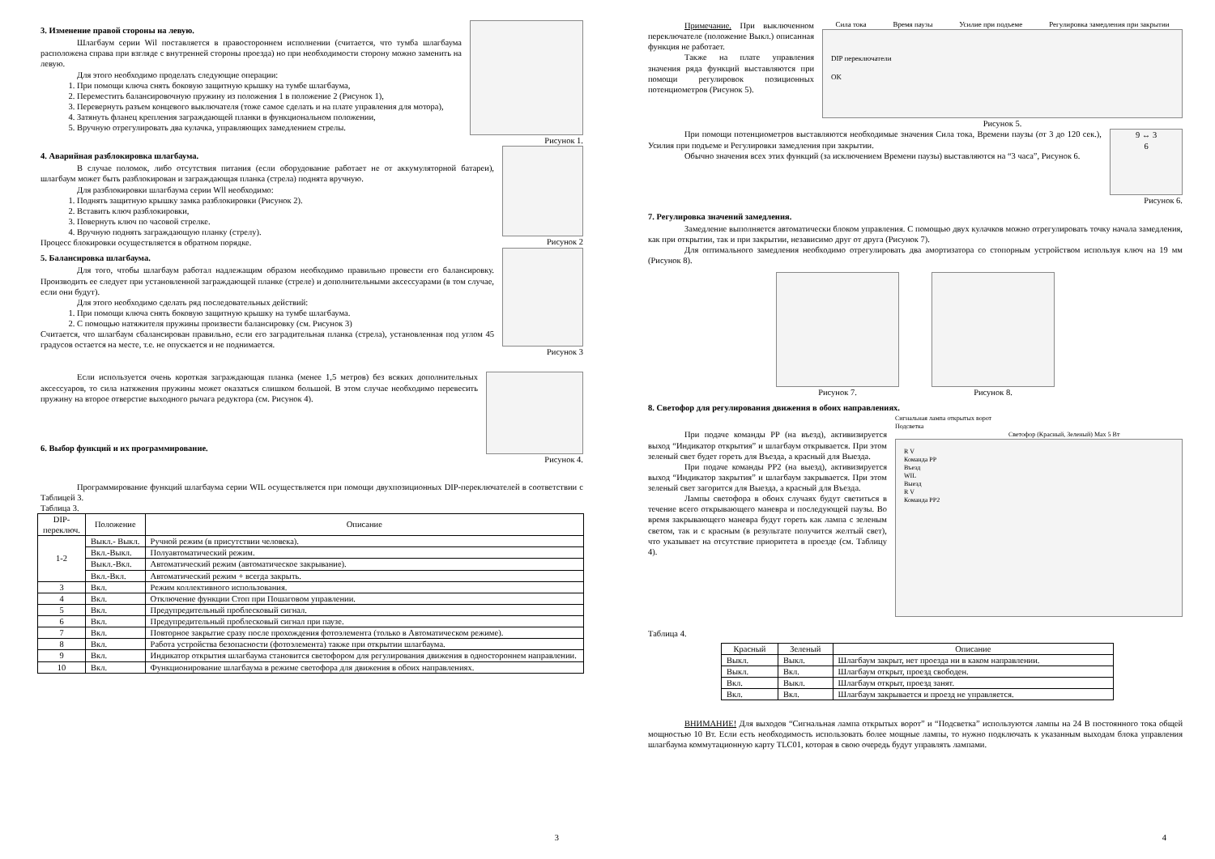3. Изменение правой стороны на левую.
Шлагбаум серии Wil поставляется в правостороннем исполнении (считается, что тумба шлагбаума расположена справа при взгляде с внутренней стороны проезда) но при необходимости сторону можно заменить на левую.
Для этого необходимо проделать следующие операции:
1. При помощи ключа снять боковую защитную крышку на тумбе шлагбаума,
2. Переместить балансировочную пружину из положения 1 в положение 2 (Рисунок 1),
3. Перевернуть разъем концевого выключателя (тоже самое сделать и на плате управления для мотора),
4. Затянуть фланец крепления заграждающей планки в функциональном положении,
5. Вручную отрегулировать два кулачка, управляющих замедлением стрелы.
Рисунок 1.
4. Аварийная разблокировка шлагбаума.
В случае поломок, либо отсутствия питания (если оборудование работает не от аккумуляторной батареи), шлагбаум может быть разблокирован и заграждающая планка (стрела) поднята вручную.
Для разблокировки шлагбаума серии Wll необходимо:
1. Поднять защитную крышку замка разблокировки (Рисунок 2).
2. Вставить ключ разблокировки,
3. Повернуть ключ по часовой стрелке.
4. Вручную поднять заграждающую планку (стрелу).
Процесс блокировки осуществляется в обратном порядке.
Рисунок 2
5. Балансировка шлагбаума.
Для того, чтобы шлагбаум работал надлежащим образом необходимо правильно провести его балансировку. Производить ее следует при установленной заграждающей планке (стреле) и дополнительными аксессуарами (в том случае, если они будут).
Для этого необходимо сделать ряд последовательных действий:
1. При помощи ключа снять боковую защитную крышку на тумбе шлагбаума.
2. С помощью натяжителя пружины произвести балансировку (см. Рисунок 3)
Считается, что шлагбаум сбалансирован правильно, если его заградительная планка (стрела), установленная под углом 45 градусов остается на месте, т.е. не опускается и не поднимается.
Рисунок 3
Если используется очень короткая заграждающая планка (менее 1,5 метров) без всяких дополнительных аксессуаров, то сила натяжения пружины может оказаться слишком большой. В этом случае необходимо перевесить пружину на второе отверстие выходного рычага редуктора (см. Рисунок 4).
6. Выбор функций и их программирование.
Рисунок 4.
Программирование функций шлагбаума серии WIL осуществляется при помощи двухпозиционных DIP-переключателей в соответствии с Таблицей 3.
Таблица 3.
| DIP- переключ. | Положение | Описание |
| --- | --- | --- |
| 1-2 | Выкл.- Выкл. | Ручной режим (в присутствии человека). |
| | Вкл.-Выкл. | Полуавтоматический режим. |
| | Выкл.-Вкл. | Автоматический режим (автоматическое закрывание). |
| | Вкл.-Вкл. | Автоматический режим + всегда закрыть. |
| 3 | Вкл. | Режим коллективного использования. |
| 4 | Вкл. | Отключение функции Стоп при Пошаговом управлении. |
| 5 | Вкл. | Предупредительный проблесковый сигнал. |
| 6 | Вкл. | Предупредительный проблесковый сигнал при паузе. |
| 7 | Вкл. | Повторное закрытие сразу после прохождения фотоэлемента (только в Автоматическом режиме). |
| 8 | Вкл. | Работа устройства безопасности (фотоэлемента) также при открытии шлагбаума. |
| 9 | Вкл. | Индикатор открытия шлагбаума становится светофором для регулирования движения в одностороннем направлении. |
| 10 | Вкл. | Функционирование шлагбаума в режиме светофора для движения в обоих направлениях. |
3
Примечание. При выключенном переключателе (положение Выкл.) описанная функция не работает.
Также на плате управления значения ряда функций выставляются при помощи регулировок позиционных потенциометров (Рисунок 5).
Сила тока Время паузы Усилие при подъеме Регулировка замедления при закрытии
DIP переключатели
OK
Рисунок 5.
При помощи потенциометров выставляются необходимые значения Сила тока, Времени паузы (от 3 до 120 сек.), Усилия при подъеме и Регулировки замедления при закрытии.
Обычно значения всех этих функций (за исключением Времени паузы) выставляются на “3 часа”, Рисунок 6.
9 ↔ 3
6
Рисунок 6.
7. Регулировка значений замедления.
Замедление выполняется автоматически блоком управления. С помощью двух кулачков можно отрегулировать точку начала замедления, как при открытии, так и при закрытии, независимо друг от друга (Рисунок 7).
Для оптимального замедления необходимо отрегулировать два амортизатора со стопорным устройством используя ключ на 19 мм (Рисунок 8).
Рисунок 7. Рисунок 8.
8. Светофор для регулирования движения в обоих направлениях.
При подаче команды РР (на въезд), активизируется выход “Индикатор открытия” и шлагбаум открывается. При этом зеленый свет будет гореть для Въезда, а красный для Выезда.
При подаче команды РР2 (на выезд), активизируется выход “Индикатор закрытия” и шлагбаум закрывается. При этом зеленый свет загорится для Выезда, а красный для Въезда.
Лампы светофора в обоих случаях будут светиться в течение всего открывающего маневра и последующей паузы. Во время закрывающего маневра будут гореть как лампа с зеленым светом, так и с красным (в результате получится желтый свет), что указывает на отсутствие приоритета в проезде (см. Таблицу 4).
Сигнальная лампа открытых ворот
Подсветка
Светофор (Красный, Зеленый) Max 5 Вт
R V
Команда РР
Въезд
WIL
Выезд
R V
Команда РР2
Таблица 4.
| Красный | Зеленый | Описание |
| --- | --- | --- |
| Выкл. | Выкл. | Шлагбаум закрыт, нет проезда ни в каком направлении. |
| Выкл. | Вкл. | Шлагбаум открыт, проезд свободен. |
| Вкл. | Выкл. | Шлагбаум открыт, проезд занят. |
| Вкл. | Вкл. | Шлагбаум закрывается и проезд не управляется. |
ВНИМАНИЕ! Для выходов “Сигнальная лампа открытых ворот” и “Подсветка” используются лампы на 24 В постоянного тока общей мощностью 10 Вт. Если есть необходимость использовать более мощные лампы, то нужно подключать к указанным выходам блока управления шлагбаума коммутационную карту TLC01, которая в свою очередь будут управлять лампами.
4